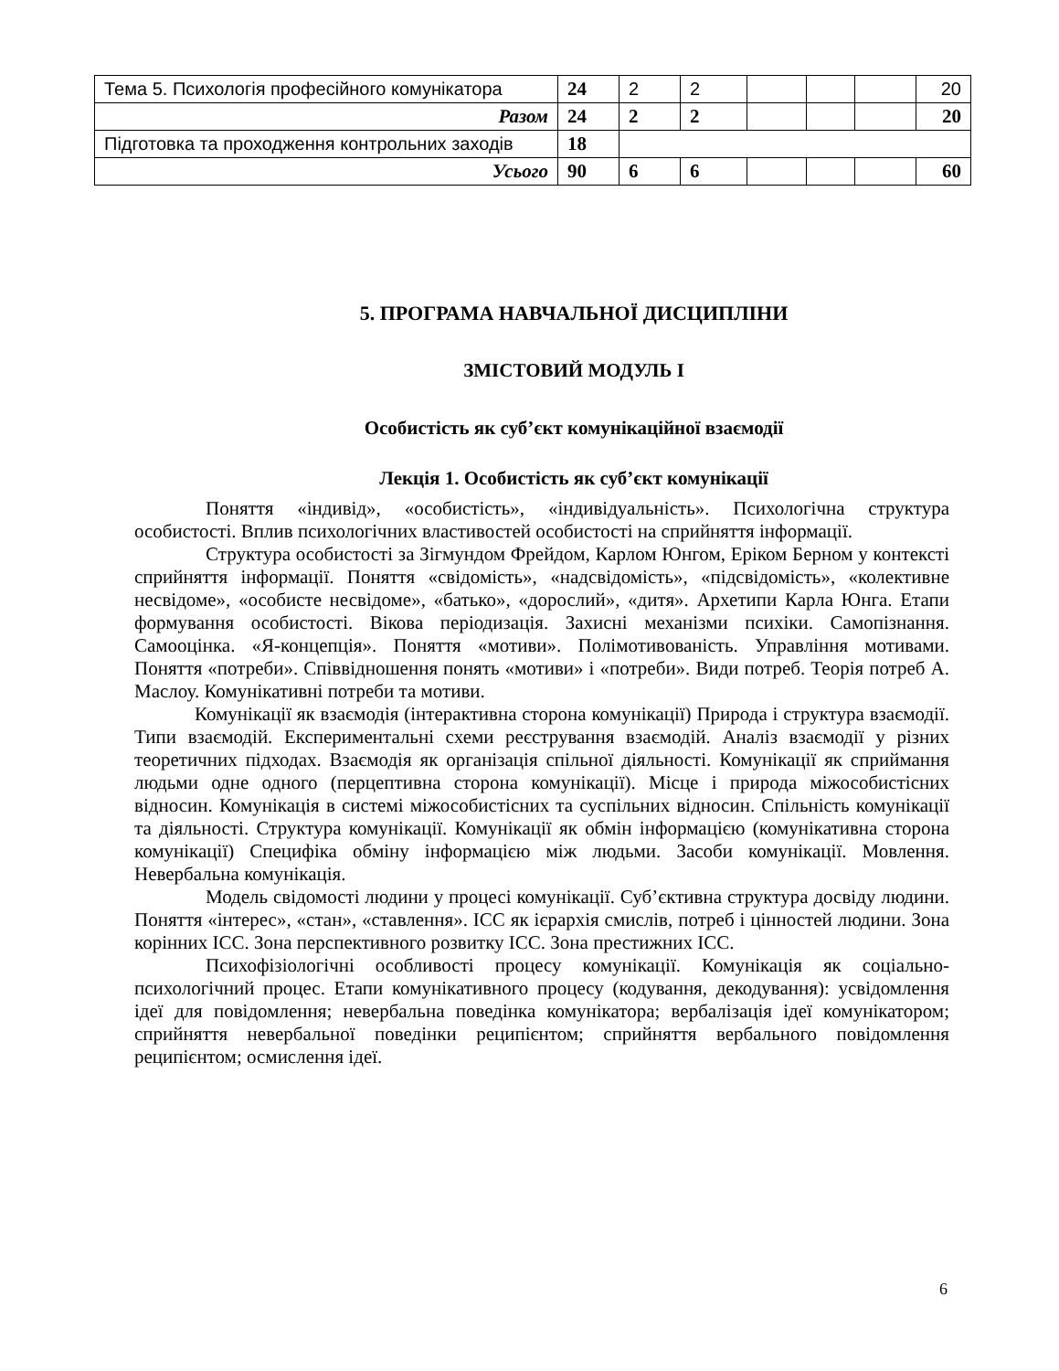| Тема 5. Психологія професійного комунікатора | 24 | 2 | 2 | | | | 20 |
| Разом | 24 | 2 | 2 | | | | 20 |
| Підготовка та проходження контрольних заходів | 18 | | | | | | |
| Усього | 90 | 6 | 6 | | | | 60 |
5. ПРОГРАМА НАВЧАЛЬНОЇ ДИСЦИПЛІНИ
ЗМІСТОВИЙ МОДУЛЬ І
Особистість як суб’єкт комунікаційної взаємодії
Лекція 1. Особистість як суб’єкт комунікації
Поняття «індивід», «особистість», «індивідуальність». Психологічна структура особистості. Вплив психологічних властивостей особистості на сприйняття інформації.
Структура особистості за Зігмундом Фрейдом, Карлом Юнгом, Еріком Берном у контексті сприйняття інформації. Поняття «свідомість», «надсвідомість», «підсвідомість», «колективне несвідоме», «особисте несвідоме», «батько», «дорослий», «дитя». Архетипи Карла Юнга. Етапи формування особистості. Вікова періодизація. Захисні механізми психіки. Самопізнання. Самооцінка. «Я-концепція». Поняття «мотиви». Полімотивованість. Управління мотивами. Поняття «потреби». Співвідношення понять «мотиви» і «потреби». Види потреб. Теорія потреб А. Маслоу. Комунікативні потреби та мотиви.
Комунікації як взаємодія (інтерактивна сторона комунікації) Природа і структура взаємодії. Типи взаємодій. Експериментальні схеми реєстрування взаємодій. Аналіз взаємодії у різних теоретичних підходах. Взаємодія як організація спільної діяльності. Комунікації як сприймання людьми одне одного (перцептивна сторона комунікації). Місце і природа міжособистісних відносин. Комунікація в системі міжособистісних та суспільних відносин. Спільність комунікації та діяльності. Структура комунікації. Комунікації як обмін інформацією (комунікативна сторона комунікації) Специфіка обміну інформацією між людьми. Засоби комунікації. Мовлення. Невербальна комунікація.
Модель свідомості людини у процесі комунікації. Суб’єктивна структура досвіду людини. Поняття «інтерес», «стан», «ставлення». ІСС як ієрархія смислів, потреб і цінностей людини. Зона корінних ІСС. Зона перспективного розвитку ІСС. Зона престижних ІСС.
Психофізіологічні особливості процесу комунікації. Комунікація як соціально-психологічний процес. Етапи комунікативного процесу (кодування, декодування): усвідомлення ідеї для повідомлення; невербальна поведінка комунікатора; вербалізація ідеї комунікатором; сприйняття невербальної поведінки реципієнтом; сприйняття вербального повідомлення реципієнтом; осмислення ідеї.
6